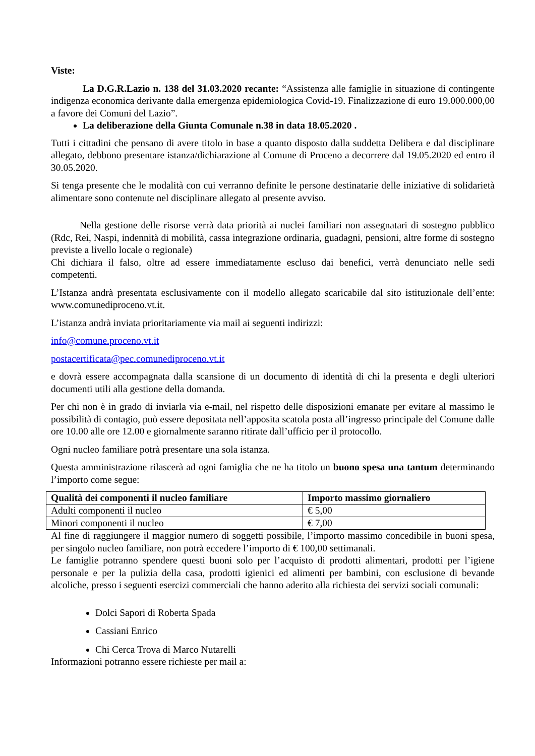Viste:
La D.G.R.Lazio n. 138 del 31.03.2020 recante: “Assistenza alle famiglie in situazione di contingente indigenza economica derivante dalla emergenza epidemiologica Covid-19. Finalizzazione di euro 19.000.000,00 a favore dei Comuni del Lazio”.
La deliberazione della Giunta Comunale n.38 in data 18.05.2020 .
Tutti i cittadini che pensano di avere titolo in base a quanto disposto dalla suddetta Delibera e dal disciplinare allegato, debbono presentare istanza/dichiarazione al Comune di Proceno a decorrere dal 19.05.2020 ed entro il 30.05.2020.
Si tenga presente che le modalità con cui verranno definite le persone destinatarie delle iniziative di solidarietà alimentare sono contenute nel disciplinare allegato al presente avviso.
Nella gestione delle risorse verrà data priorità ai nuclei familiari non assegnatari di sostegno pubblico (Rdc, Rei, Naspi, indennità di mobilità, cassa integrazione ordinaria, guadagni, pensioni, altre forme di sostegno previste a livello locale o regionale)
Chi dichiara il falso, oltre ad essere immediatamente escluso dai benefici, verrà denunciato nelle sedi competenti.
L’Istanza andrà presentata esclusivamente con il modello allegato scaricabile dal sito istituzionale dell’ente: www.comunediproceno.vt.it.
L’istanza andrà inviata prioritariamente via mail ai seguenti indirizzi:
info@comune.proceno.vt.it
postacertificata@pec.comunediproceno.vt.it
e dovrà essere accompagnata dalla scansione di un documento di identità di chi la presenta e degli ulteriori documenti utili alla gestione della domanda.
Per chi non è in grado di inviarla via e-mail, nel rispetto delle disposizioni emanate per evitare al massimo le possibilità di contagio, può essere depositata nell’apposita scatola posta all’ingresso principale del Comune dalle ore 10.00 alle ore 12.00 e giornalmente saranno ritirate dall’ufficio per il protocollo.
Ogni nucleo familiare potrà presentare una sola istanza.
Questa amministrazione rilascerà ad ogni famiglia che ne ha titolo un buono spesa una tantum determinando l’importo come segue:
| Qualità dei componenti il nucleo familiare | Importo massimo giornaliero |
| --- | --- |
| Adulti componenti il nucleo | € 5,00 |
| Minori componenti il nucleo | € 7,00 |
Al fine di raggiungere il maggior numero di soggetti possibile, l’importo massimo concedibile in buoni spesa, per singolo nucleo familiare, non potrà eccedere l’importo di € 100,00 settimanali.
Le famiglie potranno spendere questi buoni solo per l’acquisto di prodotti alimentari, prodotti per l’igiene personale e per la pulizia della casa, prodotti igienici ed alimenti per bambini, con esclusione di bevande alcoliche, presso i seguenti esercizi commerciali che hanno aderito alla richiesta dei servizi sociali comunali:
Dolci Sapori di Roberta Spada
Cassiani Enrico
Chi Cerca Trova di Marco Nutarelli
Informazioni potranno essere richieste per mail a: